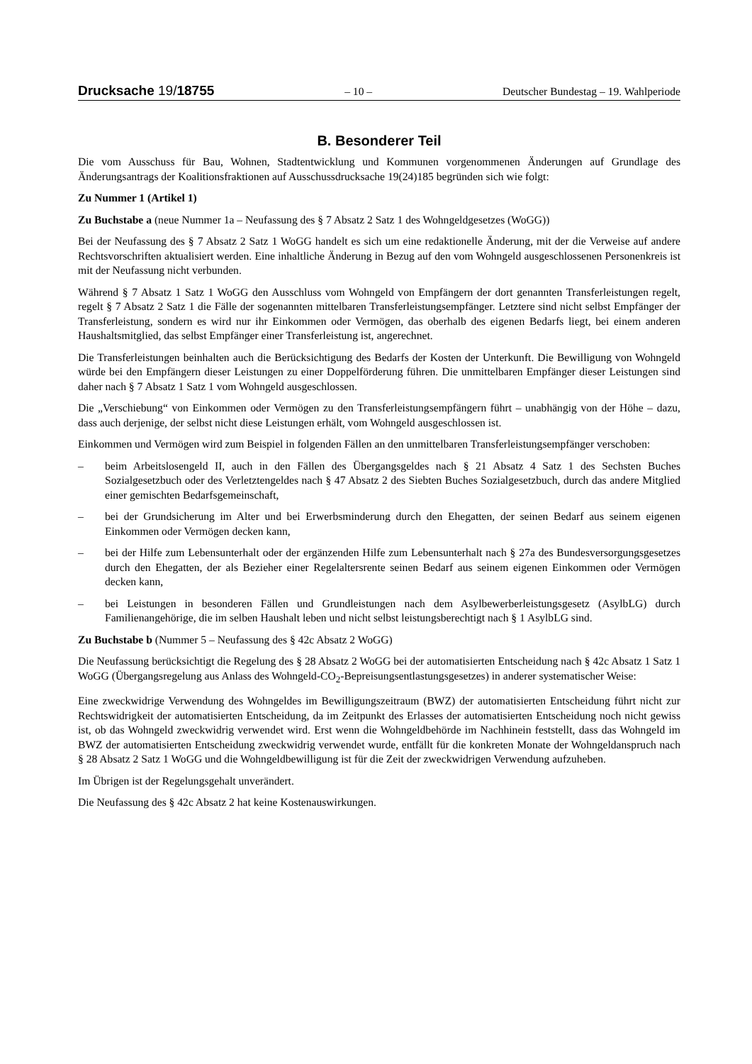Drucksache 19/18755
– 10 – Deutscher Bundestag – 19. Wahlperiode
B. Besonderer Teil
Die vom Ausschuss für Bau, Wohnen, Stadtentwicklung und Kommunen vorgenommenen Änderungen auf Grundlage des Änderungsantrags der Koalitionsfraktionen auf Ausschussdrucksache 19(24)185 begründen sich wie folgt:
Zu Nummer 1 (Artikel 1)
Zu Buchstabe a (neue Nummer 1a – Neufassung des § 7 Absatz 2 Satz 1 des Wohngeldgesetzes (WoGG))
Bei der Neufassung des § 7 Absatz 2 Satz 1 WoGG handelt es sich um eine redaktionelle Änderung, mit der die Verweise auf andere Rechtsvorschriften aktualisiert werden. Eine inhaltliche Änderung in Bezug auf den vom Wohngeld ausgeschlossenen Personenkreis ist mit der Neufassung nicht verbunden.
Während § 7 Absatz 1 Satz 1 WoGG den Ausschluss vom Wohngeld von Empfängern der dort genannten Transferleistungen regelt, regelt § 7 Absatz 2 Satz 1 die Fälle der sogenannten mittelbaren Transferleistungsempfänger. Letztere sind nicht selbst Empfänger der Transferleistung, sondern es wird nur ihr Einkommen oder Vermögen, das oberhalb des eigenen Bedarfs liegt, bei einem anderen Haushaltsmitglied, das selbst Empfänger einer Transferleistung ist, angerechnet.
Die Transferleistungen beinhalten auch die Berücksichtigung des Bedarfs der Kosten der Unterkunft. Die Bewilligung von Wohngeld würde bei den Empfängern dieser Leistungen zu einer Doppelförderung führen. Die unmittelbaren Empfänger dieser Leistungen sind daher nach § 7 Absatz 1 Satz 1 vom Wohngeld ausgeschlossen.
Die „Verschiebung“ von Einkommen oder Vermögen zu den Transferleistungsempfängern führt – unabhängig von der Höhe – dazu, dass auch derjenige, der selbst nicht diese Leistungen erhält, vom Wohngeld ausgeschlossen ist.
Einkommen und Vermögen wird zum Beispiel in folgenden Fällen an den unmittelbaren Transferleistungsempfänger verschoben:
– beim Arbeitslosengeld II, auch in den Fällen des Übergangsgeldes nach § 21 Absatz 4 Satz 1 des Sechsten Buches Sozialgesetzbuch oder des Verletztengeldes nach § 47 Absatz 2 des Siebten Buches Sozialgesetzbuch, durch das andere Mitglied einer gemischten Bedarfsgemeinschaft,
– bei der Grundsicherung im Alter und bei Erwerbsminderung durch den Ehegatten, der seinen Bedarf aus seinem eigenen Einkommen oder Vermögen decken kann,
– bei der Hilfe zum Lebensunterhalt oder der ergänzenden Hilfe zum Lebensunterhalt nach § 27a des Bundesversorgungsgesetzes durch den Ehegatten, der als Bezieher einer Regelaltersrente seinen Bedarf aus seinem eigenen Einkommen oder Vermögen decken kann,
– bei Leistungen in besonderen Fällen und Grundleistungen nach dem Asylbewerberleistungsgesetz (AsylbLG) durch Familienangehörige, die im selben Haushalt leben und nicht selbst leistungsberechtigt nach § 1 AsylbLG sind.
Zu Buchstabe b (Nummer 5 – Neufassung des § 42c Absatz 2 WoGG)
Die Neufassung berücksichtigt die Regelung des § 28 Absatz 2 WoGG bei der automatisierten Entscheidung nach § 42c Absatz 1 Satz 1 WoGG (Übergangsregelung aus Anlass des Wohngeld-CO<sub>2</sub>-Bepreisungsentlastungsgesetzes) in anderer systematischer Weise:
Eine zweckwidrige Verwendung des Wohngeldes im Bewilligungszeitraum (BWZ) der automatisierten Entscheidung führt nicht zur Rechtswidrigkeit der automatisierten Entscheidung, da im Zeitpunkt des Erlasses der automatisierten Entscheidung noch nicht gewiss ist, ob das Wohngeld zweckwidrig verwendet wird. Erst wenn die Wohngeldbehörde im Nachhinein feststellt, dass das Wohngeld im BWZ der automatisierten Entscheidung zweckwidrig verwendet wurde, entfällt für die konkreten Monate der Wohngeldanspruch nach § 28 Absatz 2 Satz 1 WoGG und die Wohngeldbewilligung ist für die Zeit der zweckwidrigen Verwendung aufzuheben.
Im Übrigen ist der Regelungsgehalt unverändert.
Die Neufassung des § 42c Absatz 2 hat keine Kostenauswirkungen.